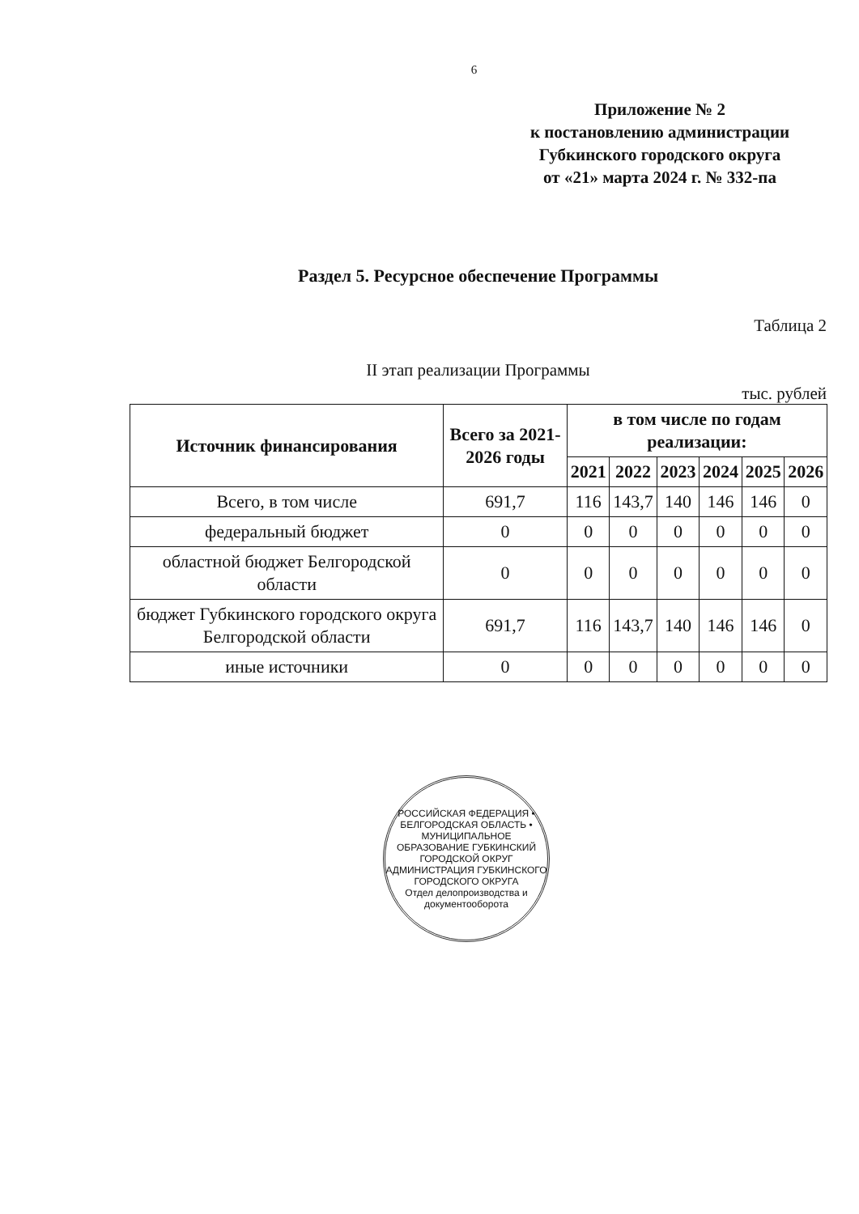6
Приложение № 2
к постановлению администрации
Губкинского городского округа
от «21» марта 2024 г. № 332-па
Раздел 5. Ресурсное обеспечение Программы
Таблица 2
II этап реализации Программы
тыс. рублей
| Источник финансирования | Всего за 2021-2026 годы | в том числе по годам реализации: | | | | | |
| --- | --- | --- | --- | --- | --- | --- | --- |
| | | 2021 | 2022 | 2023 | 2024 | 2025 | 2026 |
| Всего, в том числе | 691,7 | 116 | 143,7 | 140 | 146 | 146 | 0 |
| федеральный бюджет | 0 | 0 | 0 | 0 | 0 | 0 | 0 |
| областной бюджет Белгородской области | 0 | 0 | 0 | 0 | 0 | 0 | 0 |
| бюджет Губкинского городского округа Белгородской области | 691,7 | 116 | 143,7 | 140 | 146 | 146 | 0 |
| иные источники | 0 | 0 | 0 | 0 | 0 | 0 | 0 |
РОССИЙСКАЯ ФЕДЕРАЦИЯ • БЕЛГОРОДСКАЯ ОБЛАСТЬ • МУНИЦИПАЛЬНОЕ ОБРАЗОВАНИЕ ГУБКИНСКИЙ ГОРОДСКОЙ ОКРУГ АДМИНИСТРАЦИЯ ГУБКИНСКОГО ГОРОДСКОГО ОКРУГА
Отдел делопроизводства и документооборота